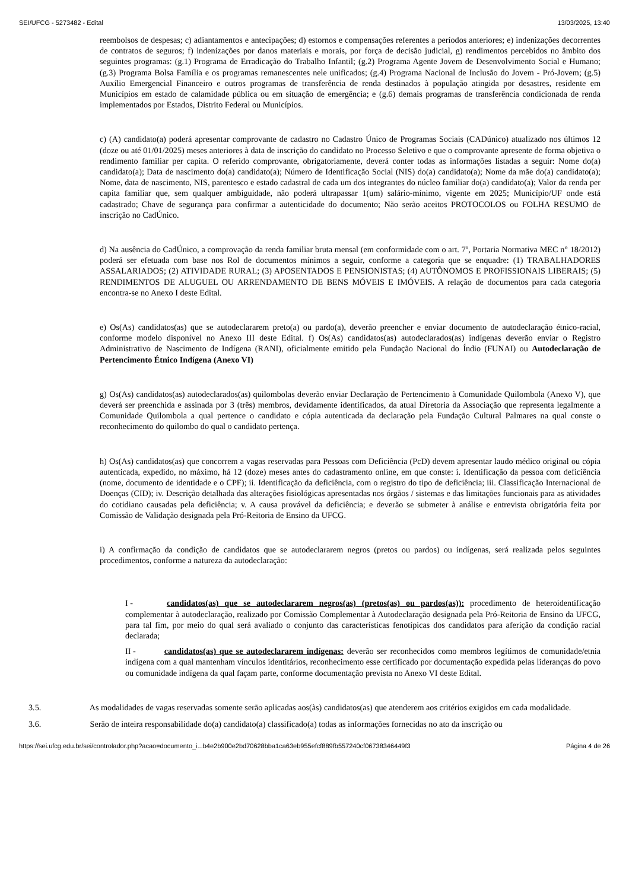SEI/UFCG - 5273482 - Edital 13/03/2025, 13:40
reembolsos de despesas; c) adiantamentos e antecipações; d) estornos e compensações referentes a períodos anteriores; e) indenizações decorrentes de contratos de seguros; f) indenizações por danos materiais e morais, por força de decisão judicial, g) rendimentos percebidos no âmbito dos seguintes programas: (g.1) Programa de Erradicação do Trabalho Infantil; (g.2) Programa Agente Jovem de Desenvolvimento Social e Humano; (g.3) Programa Bolsa Família e os programas remanescentes nele unificados; (g.4) Programa Nacional de Inclusão do Jovem - Pró-Jovem; (g.5) Auxílio Emergencial Financeiro e outros programas de transferência de renda destinados à população atingida por desastres, residente em Municípios em estado de calamidade pública ou em situação de emergência; e (g.6) demais programas de transferência condicionada de renda implementados por Estados, Distrito Federal ou Municípios.
c) (A) candidato(a) poderá apresentar comprovante de cadastro no Cadastro Único de Programas Sociais (CADúnico) atualizado nos últimos 12 (doze ou até 01/01/2025) meses anteriores à data de inscrição do candidato no Processo Seletivo e que o comprovante apresente de forma objetiva o rendimento familiar per capita. O referido comprovante, obrigatoriamente, deverá conter todas as informações listadas a seguir: Nome do(a) candidato(a); Data de nascimento do(a) candidato(a); Número de Identificação Social (NIS) do(a) candidato(a); Nome da mãe do(a) candidato(a); Nome, data de nascimento, NIS, parentesco e estado cadastral de cada um dos integrantes do núcleo familiar do(a) candidato(a); Valor da renda per capita familiar que, sem qualquer ambiguidade, não poderá ultrapassar 1(um) salário-mínimo, vigente em 2025; Município/UF onde está cadastrado; Chave de segurança para confirmar a autenticidade do documento; Não serão aceitos PROTOCOLOS ou FOLHA RESUMO de inscrição no CadÚnico.
d) Na ausência do CadÚnico, a comprovação da renda familiar bruta mensal (em conformidade com o art. 7º, Portaria Normativa MEC n° 18/2012) poderá ser efetuada com base nos Rol de documentos mínimos a seguir, conforme a categoria que se enquadre: (1) TRABALHADORES ASSALARIADOS; (2) ATIVIDADE RURAL; (3) APOSENTADOS E PENSIONISTAS; (4) AUTÔNOMOS E PROFISSIONAIS LIBERAIS; (5) RENDIMENTOS DE ALUGUEL OU ARRENDAMENTO DE BENS MÓVEIS E IMÓVEIS. A relação de documentos para cada categoria encontra-se no Anexo I deste Edital.
e) Os(As) candidatos(as) que se autodeclararem preto(a) ou pardo(a), deverão preencher e enviar documento de autodeclaração étnico-racial, conforme modelo disponível no Anexo III deste Edital. f) Os(As) candidatos(as) autodeclarados(as) indígenas deverão enviar o Registro Administrativo de Nascimento de Indígena (RANI), oficialmente emitido pela Fundação Nacional do Índio (FUNAI) ou Autodeclaração de Pertencimento Étnico Indígena (Anexo VI)
g) Os(As) candidatos(as) autodeclarados(as) quilombolas deverão enviar Declaração de Pertencimento à Comunidade Quilombola (Anexo V), que deverá ser preenchida e assinada por 3 (três) membros, devidamente identificados, da atual Diretoria da Associação que representa legalmente a Comunidade Quilombola a qual pertence o candidato e cópia autenticada da declaração pela Fundação Cultural Palmares na qual conste o reconhecimento do quilombo do qual o candidato pertença.
h) Os(As) candidatos(as) que concorrem a vagas reservadas para Pessoas com Deficiência (PcD) devem apresentar laudo médico original ou cópia autenticada, expedido, no máximo, há 12 (doze) meses antes do cadastramento online, em que conste: i. Identificação da pessoa com deficiência (nome, documento de identidade e o CPF); ii. Identificação da deficiência, com o registro do tipo de deficiência; iii. Classificação Internacional de Doenças (CID); iv. Descrição detalhada das alterações fisiológicas apresentadas nos órgãos / sistemas e das limitações funcionais para as atividades do cotidiano causadas pela deficiência; v. A causa provável da deficiência; e deverão se submeter à análise e entrevista obrigatória feita por Comissão de Validação designada pela Pró-Reitoria de Ensino da UFCG.
i) A confirmação da condição de candidatos que se autodeclararem negros (pretos ou pardos) ou indígenas, será realizada pelos seguintes procedimentos, conforme a natureza da autodeclaração:
I - candidatos(as) que se autodeclararem negros(as) (pretos(as) ou pardos(as)): procedimento de heteroidentificação complementar à autodeclaração, realizado por Comissão Complementar à Autodeclaração designada pela Pró-Reitoria de Ensino da UFCG, para tal fim, por meio do qual será avaliado o conjunto das características fenotípicas dos candidatos para aferição da condição racial declarada;
II - candidatos(as) que se autodeclararem indígenas: deverão ser reconhecidos como membros legítimos de comunidade/etnia indígena com a qual mantenham vínculos identitários, reconhecimento esse certificado por documentação expedida pelas lideranças do povo ou comunidade indígena da qual façam parte, conforme documentação prevista no Anexo VI deste Edital.
3.5. As modalidades de vagas reservadas somente serão aplicadas aos(às) candidatos(as) que atenderem aos critérios exigidos em cada modalidade.
3.6. Serão de inteira responsabilidade do(a) candidato(a) classificado(a) todas as informações fornecidas no ato da inscrição ou
https://sei.ufcg.edu.br/sei/controlador.php?acao=documento_i...b4e2b900e2bd70628bba1ca63eb955efcf889fb557240cf06738346449f3 Página 4 de 26